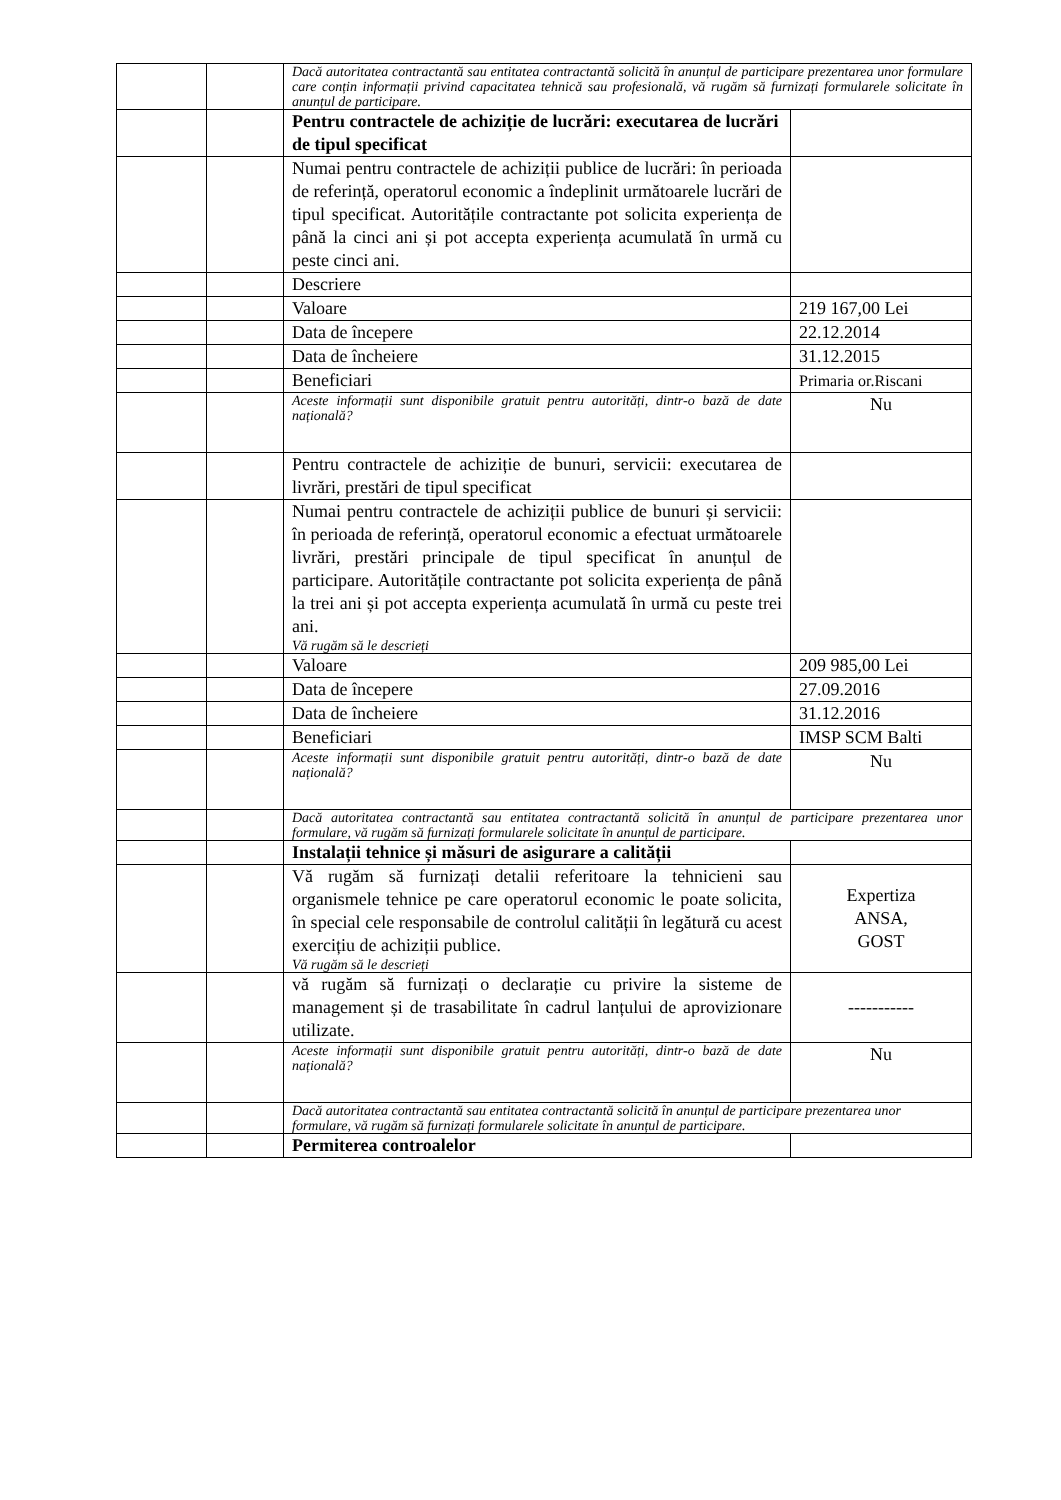| | | Dacă autoritatea contractantă sau entitatea contractantă solicită în anunțul de participare prezentarea unor formulare care conțin informații privind capacitatea tehnică sau profesională, vă rugăm să furnizați formularele solicitate în anunțul de participare. | |
| | | Pentru contractele de achiziție de lucrări: executarea de lucrări de tipul specificat | |
| | | Numai pentru contractele de achiziții publice de lucrări: în perioada de referință, operatorul economic a îndeplinit următoarele lucrări de tipul specificat. Autoritățile contractante pot solicita experiența de până la cinci ani și pot accepta experiența acumulată în urmă cu peste cinci ani. | |
| | | Descriere | |
| | | Valoare | 219 167,00 Lei |
| | | Data de începere | 22.12.2014 |
| | | Data de încheiere | 31.12.2015 |
| | | Beneficiari | Primaria or.Riscani |
| | | Aceste informații sunt disponibile gratuit pentru autorități, dintr-o bază de date națională? | Nu |
| | | Pentru contractele de achiziție de bunuri, servicii: executarea de livrări, prestări de tipul specificat | |
| | | Numai pentru contractele de achiziții publice de bunuri și servicii: în perioada de referință, operatorul economic a efectuat următoarele livrări, prestări principale de tipul specificat în anunțul de participare. Autoritățile contractante pot solicita experiența de până la trei ani și pot accepta experiența acumulată în urmă cu peste trei ani. Vă rugăm să le descrieți | |
| | | Valoare | 209 985,00 Lei |
| | | Data de începere | 27.09.2016 |
| | | Data de încheiere | 31.12.2016 |
| | | Beneficiari | IMSP SCM Balti |
| | | Aceste informații sunt disponibile gratuit pentru autorități, dintr-o bază de date națională? | Nu |
| | | Dacă autoritatea contractantă sau entitatea contractantă solicită în anunțul de participare prezentarea unor formulare, vă rugăm să furnizați formularele solicitate în anunțul de participare. | |
| | | Instalații tehnice și măsuri de asigurare a calității | |
| | | Vă rugăm să furnizați detalii referitoare la tehnicieni sau organismele tehnice pe care operatorul economic le poate solicita, în special cele responsabile de controlul calității în legătură cu acest exercițiu de achiziții publice. Vă rugăm să le descrieți | Expertiza ANSA, GOST |
| | | vă rugăm să furnizați o declarație cu privire la sisteme de management și de trasabilitate în cadrul lanțului de aprovizionare utilizate. | ----------- |
| | | Aceste informații sunt disponibile gratuit pentru autorități, dintr-o bază de date națională? | Nu |
| | | Dacă autoritatea contractantă sau entitatea contractantă solicită în anunțul de participare prezentarea unor formulare, vă rugăm să furnizați formularele solicitate în anunțul de participare. | |
| | | Permiterea controalelor | |